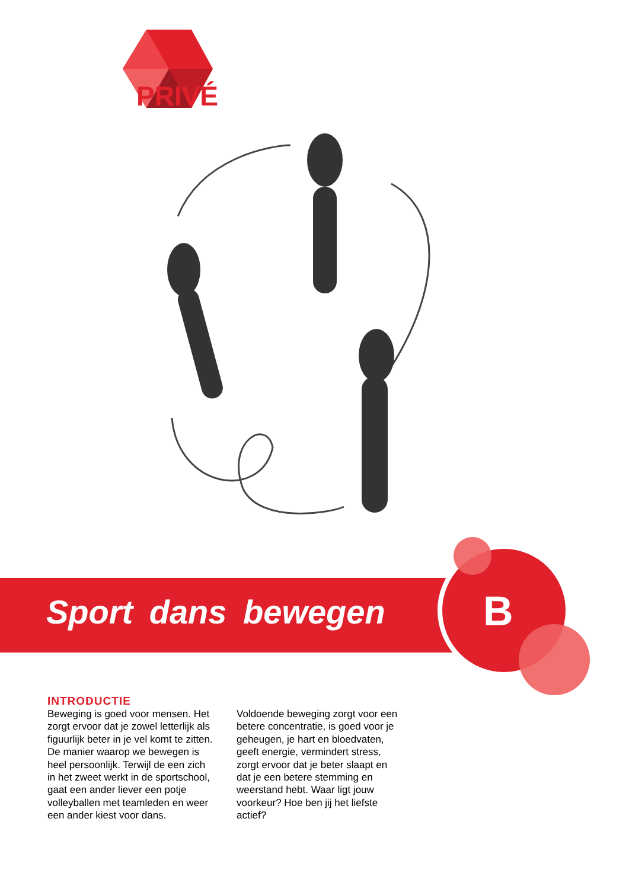PRIVÉ
Sport dans bewegen
B
INTRODUCTIE
Beweging is goed voor mensen. Het zorgt ervoor dat je zowel letterlijk als figuurlijk beter in je vel komt te zitten. De manier waarop we bewegen is heel persoonlijk. Terwijl de een zich in het zweet werkt in de sportschool, gaat een ander liever een potje volleyballen met teamleden en weer een ander kiest voor dans. Voldoende beweging zorgt voor een betere concentratie, is goed voor je geheugen, je hart en bloedvaten, geeft energie, vermindert stress, zorgt ervoor dat je beter slaapt en dat je een betere stemming en weerstand hebt. Waar ligt jouw voorkeur? Hoe ben jij het liefste actief?